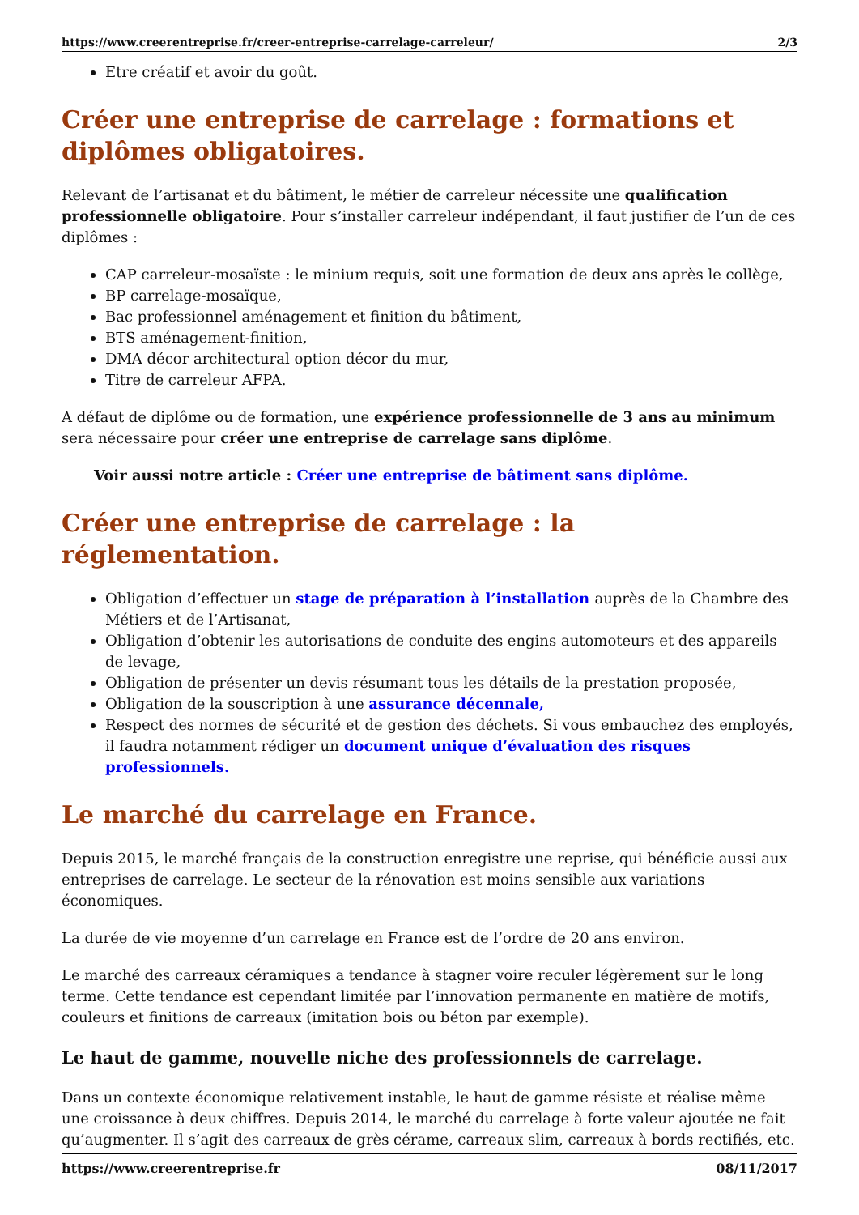https://www.creerentreprise.fr/creer-entreprise-carrelage-carreleur/ 2/3
Etre créatif et avoir du goût.
Créer une entreprise de carrelage : formations et diplômes obligatoires.
Relevant de l’artisanat et du bâtiment, le métier de carreleur nécessite une qualification professionnelle obligatoire. Pour s’installer carreleur indépendant, il faut justifier de l’un de ces diplômes :
CAP carreleur-mosaïste : le minium requis, soit une formation de deux ans après le collège,
BP carrelage-mosaïque,
Bac professionnel aménagement et finition du bâtiment,
BTS aménagement-finition,
DMA décor architectural option décor du mur,
Titre de carreleur AFPA.
A défaut de diplôme ou de formation, une expérience professionnelle de 3 ans au minimum sera nécessaire pour créer une entreprise de carrelage sans diplôme.
Voir aussi notre article : Créer une entreprise de bâtiment sans diplôme.
Créer une entreprise de carrelage : la réglementation.
Obligation d’effectuer un stage de préparation à l’installation auprès de la Chambre des Métiers et de l’Artisanat,
Obligation d’obtenir les autorisations de conduite des engins automoteurs et des appareils de levage,
Obligation de présenter un devis résumant tous les détails de la prestation proposée,
Obligation de la souscription à une assurance décennale,
Respect des normes de sécurité et de gestion des déchets. Si vous embauchez des employés, il faudra notamment rédiger un document unique d’évaluation des risques professionnels.
Le marché du carrelage en France.
Depuis 2015, le marché français de la construction enregistre une reprise, qui bénéficie aussi aux entreprises de carrelage. Le secteur de la rénovation est moins sensible aux variations économiques.
La durée de vie moyenne d’un carrelage en France est de l’ordre de 20 ans environ.
Le marché des carreaux céramiques a tendance à stagner voire reculer légèrement sur le long terme. Cette tendance est cependant limitée par l’innovation permanente en matière de motifs, couleurs et finitions de carreaux (imitation bois ou béton par exemple).
Le haut de gamme, nouvelle niche des professionnels de carrelage.
Dans un contexte économique relativement instable, le haut de gamme résiste et réalise même une croissance à deux chiffres. Depuis 2014, le marché du carrelage à forte valeur ajoutée ne fait qu’augmenter. Il s’agit des carreaux de grès cérame, carreaux slim, carreaux à bords rectifiés, etc.
https://www.creerentreprise.fr 08/11/2017